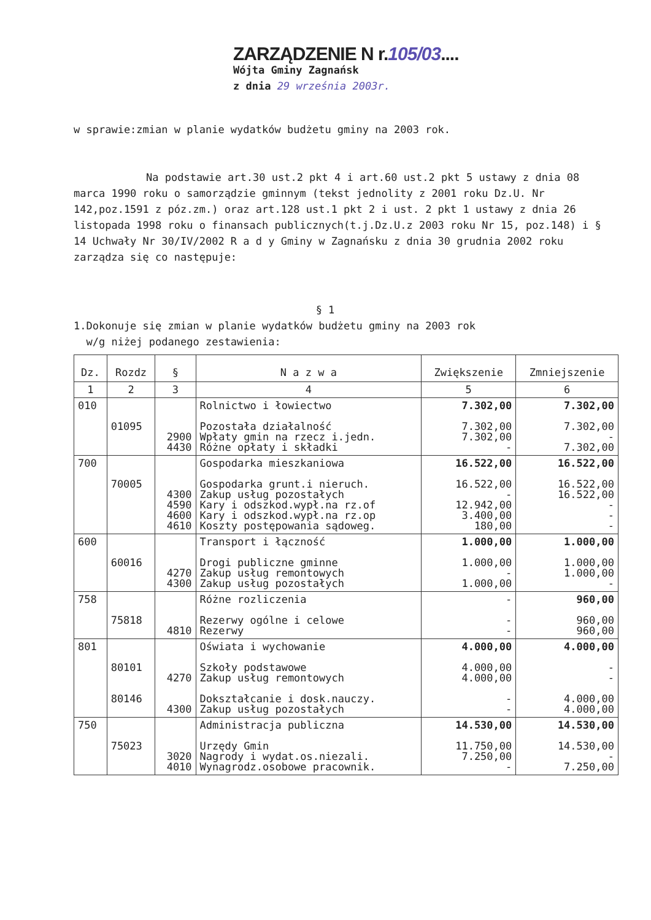ZARZĄDZENIE N r.105/03....
Wójta Gminy Zagnańsk
z dnia 29 września 2003r.
w sprawie:zmian w planie wydatków budżetu gminy na 2003 rok.
Na podstawie art.30 ust.2 pkt 4 i art.60 ust.2 pkt 5 ustawy z dnia 08 marca 1990 roku o samorządzie gminnym (tekst jednolity z 2001 roku Dz.U. Nr 142,poz.1591 z póz.zm.) oraz art.128 ust.1 pkt 2 i ust. 2 pkt 1 ustawy z dnia 26 listopada 1998 roku o finansach publicznych(t.j.Dz.U.z 2003 roku Nr 15, poz.148) i § 14 Uchwały Nr 30/IV/2002 R a d y Gminy w Zagnańsku z dnia 30 grudnia 2002 roku zarządza się co następuje:
§ 1
1.Dokonuje się zmian w planie wydatków budżetu gminy na 2003 rok
w/g niżej podanego zestawienia:
| Dz. | Rozdz | § | N a z w a | Zwiększenie | Zmniejszenie |
| --- | --- | --- | --- | --- | --- |
| 1 | 2 | 3 | 4 | 5 | 6 |
| 010 | 01095 | 2900 4430 | Rolnictwo i łowiectwo Pozostała działalność Wpłaty gmin na rzecz i.jedn. Różne opłaty i składki | 7.302,00 7.302,00 7.302,00 - | 7.302,00 7.302,00 - 7.302,00 |
| 700 | 70005 | 4300 4590 4600 4610 | Gospodarka mieszkaniowa Gospodarka grunt.i nieruch. Zakup usług pozostałych Kary i odszkod.wypł.na rz.of Kary i odszkod.wypł.na rz.op Koszty postępowania sądoweg. | 16.522,00 16.522,00 - 12.942,00 3.400,00 180,00 | 16.522,00 16.522,00 16.522,00 - - - |
| 600 | 60016 | 4270 4300 | Transport i łączność Drogi publiczne gminne Zakup usług remontowych Zakup usług pozostałych | 1.000,00 1.000,00 - 1.000,00 | 1.000,00 1.000,00 1.000,00 - |
| 758 | 75818 | 4810 | Różne rozliczenia Rezerwy ogólne i celowe Rezerwy | - - - | 960,00 960,00 960,00 |
| 801 | 80101 80146 | 4270 4300 | Oświata i wychowanie Szkoły podstawowe Zakup usług remontowych Dokształcanie i dosk.nauczy. Zakup usług pozostałych | 4.000,00 4.000,00 4.000,00 - - | 4.000,00 - - 4.000,00 4.000,00 |
| 750 | 75023 | 3020 4010 | Administracja publiczna Urzędy Gmin Nagrody i wydat.os.niezali. Wynagrodz.osobowe pracownik. | 14.530,00 11.750,00 7.250,00 - | 14.530,00 14.530,00 - 7.250,00 |